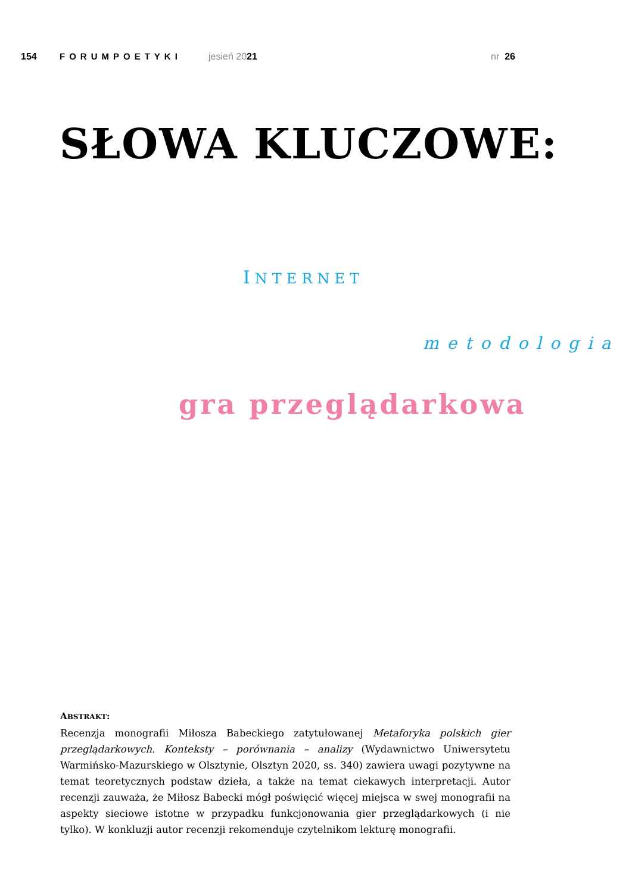154 FORUMPOETYKI jesień 2021 nr 26
SŁOWA KLUCZOWE:
INTERNET
metodologia
gra przeglądarkowa
ABSTRAKT:
Recenzja monografii Miłosza Babeckiego zatytułowanej Metaforyka polskich gier przeglądarkowych. Konteksty – porównania – analizy (Wydawnictwo Uniwersytetu Warmińsko-Mazurskiego w Olsztynie, Olsztyn 2020, ss. 340) zawiera uwagi pozytywne na temat teoretycznych podstaw dzieła, a także na temat ciekawych interpretacji. Autor recenzji zauważa, że Miłosz Babecki mógł poświęcić więcej miejsca w swej monografii na aspekty sieciowe istotne w przypadku funkcjonowania gier przeglądarkowych (i nie tylko). W konkluzji autor recenzji rekomenduje czytelnikom lekturę monografii.